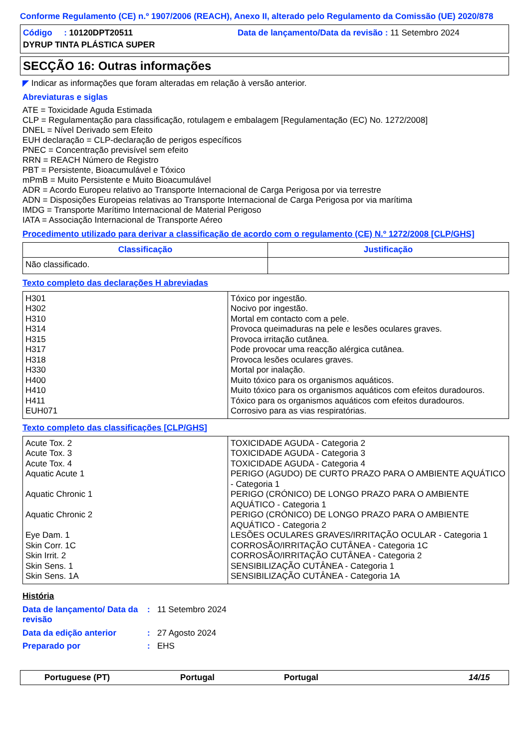Conforme Regulamento (CE) n.º 1907/2006 (REACH), Anexo II, alterado pelo Regulamento da Comissão (UE) 2020/878
Código : 10120DPT20511 Data de lançamento/Data da revisão : 11 Setembro 2024
DYRUP TINTA PLÁSTICA SUPER
SECÇÃO 16: Outras informações
◤ Indicar as informações que foram alteradas em relação à versão anterior.
Abreviaturas e siglas
ATE = Toxicidade Aguda Estimada
CLP = Regulamentação para classificação, rotulagem e embalagem [Regulamentação (EC) No. 1272/2008]
DNEL = Nível Derivado sem Efeito
EUH declaração = CLP-declaração de perigos específicos
PNEC = Concentração previsível sem efeito
RRN = REACH Número de Registro
PBT = Persistente, Bioacumulável e Tóxico
mPmB = Muito Persistente e Muito Bioacumulável
ADR = Acordo Europeu relativo ao Transporte Internacional de Carga Perigosa por via terrestre
ADN = Disposições Europeias relativas ao Transporte Internacional de Carga Perigosa por via marítima
IMDG = Transporte Marítimo Internacional de Material Perigoso
IATA = Associação Internacional de Transporte Aéreo
Procedimento utilizado para derivar a classificação de acordo com o regulamento (CE) N.º 1272/2008 [CLP/GHS]
| Classificação | Justificação |
| --- | --- |
| Não classificado. | |
Texto completo das declarações H abreviadas
| H301 H302 H310 H314 H315 H317 H318 H330 H400 H410 H411 EUH071 | Tóxico por ingestão. Nocivo por ingestão. Mortal em contacto com a pele. Provoca queimaduras na pele e lesões oculares graves. Provoca irritação cutânea. Pode provocar uma reacção alérgica cutânea. Provoca lesões oculares graves. Mortal por inalação. Muito tóxico para os organismos aquáticos. Muito tóxico para os organismos aquáticos com efeitos duradouros. Tóxico para os organismos aquáticos com efeitos duradouros. Corrosivo para as vias respiratórias. |
Texto completo das classificações [CLP/GHS]
| Acute Tox. 2 Acute Tox. 3 Acute Tox. 4 Aquatic Acute 1 Aquatic Chronic 1 Aquatic Chronic 2 Eye Dam. 1 Skin Corr. 1C Skin Irrit. 2 Skin Sens. 1 Skin Sens. 1A | TOXICIDADE AGUDA - Categoria 2 TOXICIDADE AGUDA - Categoria 3 TOXICIDADE AGUDA - Categoria 4 PERIGO (AGUDO) DE CURTO PRAZO PARA O AMBIENTE AQUÁTICO - Categoria 1 PERIGO (CRÓNICO) DE LONGO PRAZO PARA O AMBIENTE AQUÁTICO - Categoria 1 PERIGO (CRÓNICO) DE LONGO PRAZO PARA O AMBIENTE AQUÁTICO - Categoria 2 LESÕES OCULARES GRAVES/IRRITAÇÃO OCULAR - Categoria 1 CORROSÃO/IRRITAÇÃO CUTÂNEA - Categoria 1C CORROSÃO/IRRITAÇÃO CUTÂNEA - Categoria 2 SENSIBILIZAÇÃO CUTÂNEA - Categoria 1 SENSIBILIZAÇÃO CUTÂNEA - Categoria 1A |
História
| Data de lançamento/ Data da revisão | : | 11 Setembro 2024 |
| Data da edição anterior | : | 27 Agosto 2024 |
| Preparado por | : | EHS |
Portuguese (PT) Portugal Portugal 14/15